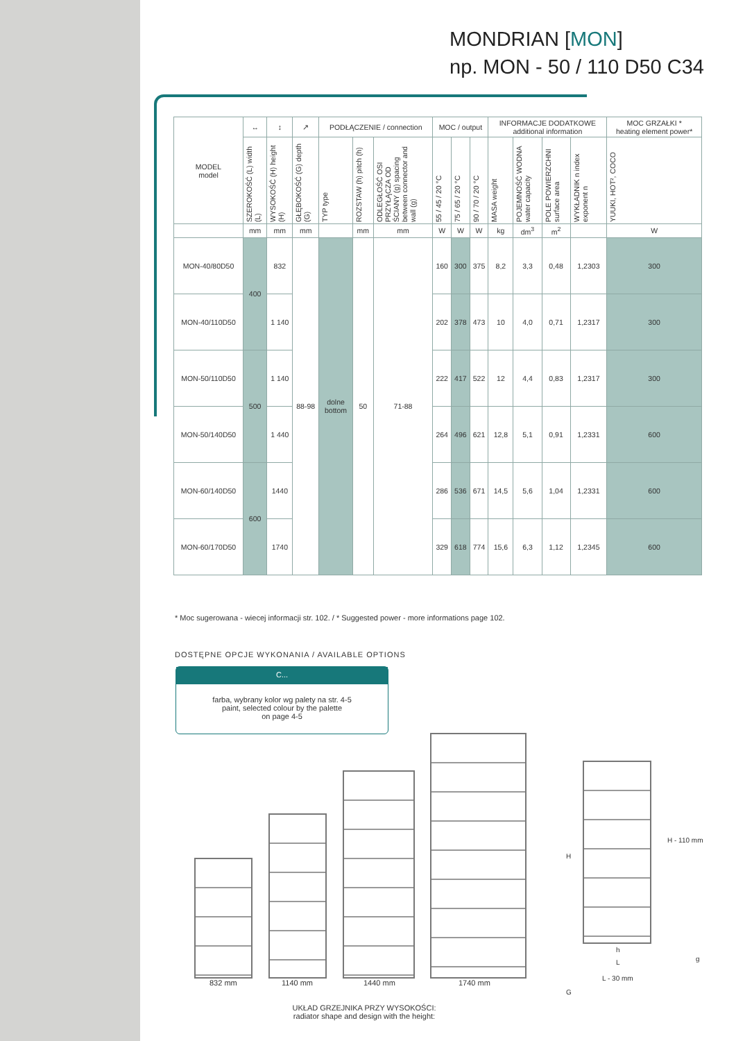MONDRIAN [MON]
np. MON - 50 / 110 D50 C34
| MODEL model | ↔ | ↕ | ↗ | PODŁĄCZENIE / connection | | | MOC / output | | | INFORMACJE DODATKOWE additional information | | | | MOC GRZAŁKI * heating element power* |
| --- | --- | --- | --- | --- | --- | --- | --- | --- | --- | --- | --- | --- | --- | --- |
| | SZEROKOŚĆ (L) width (L) | WYSOKOŚĆ (H) height (H) | GŁĘBOKOŚĆ (G) depth (G) | TYP type | ROZSTAW (h) pitch (h) | ODLEGŁOŚĆ OSI PRZYŁĄCZA OD ŚCIANY (g) spacing between connector and wall (g) | 55 / 45 / 20 °C | 75 / 65 / 20 °C | 90 / 70 / 20 °C | MASA weight | POJEMNOŚĆ WODNA water capacity | POLE POWIERZCHNI surface area | WYKŁADNIK n index exponent n | YUUKI, HOT², COCO |
| | mm | mm | mm | | mm | mm | W | W | W | kg | dm<sup>3</sup> | m<sup>2</sup> | | W |
| MON-40/80D50 | 400 | 832 | 88-98 | dolne bottom | 50 | 71-88 | 160 | 300 | 375 | 8,2 | 3,3 | 0,48 | 1,2303 | 300 |
| MON-40/110D50 | | 1 140 | | | | | 202 | 378 | 473 | 10 | 4,0 | 0,71 | 1,2317 | 300 |
| MON-50/110D50 | 500 | 1 140 | | | | | 222 | 417 | 522 | 12 | 4,4 | 0,83 | 1,2317 | 300 |
| MON-50/140D50 | | 1 440 | | | | | 264 | 496 | 621 | 12,8 | 5,1 | 0,91 | 1,2331 | 600 |
| MON-60/140D50 | 600 | 1440 | | | | | 286 | 536 | 671 | 14,5 | 5,6 | 1,04 | 1,2331 | 600 |
| MON-60/170D50 | | 1740 | | | | | 329 | 618 | 774 | 15,6 | 6,3 | 1,12 | 1,2345 | 600 |
* Moc sugerowana - wiecej informacji str. 102. / * Suggested power - more informations page 102.
DOSTĘPNE OPCJE WYKONANIA / AVAILABLE OPTIONS
C...
farba, wybrany kolor wg palety na str. 4-5
paint, selected colour by the palette
on page 4-5
832 mm 1140 mm 1440 mm 1740 mm
H
H - 110 mm
h
L g
L - 30 mm
G
UKŁAD GRZEJNIKA PRZY WYSOKOŚCI:
radiator shape and design with the height: